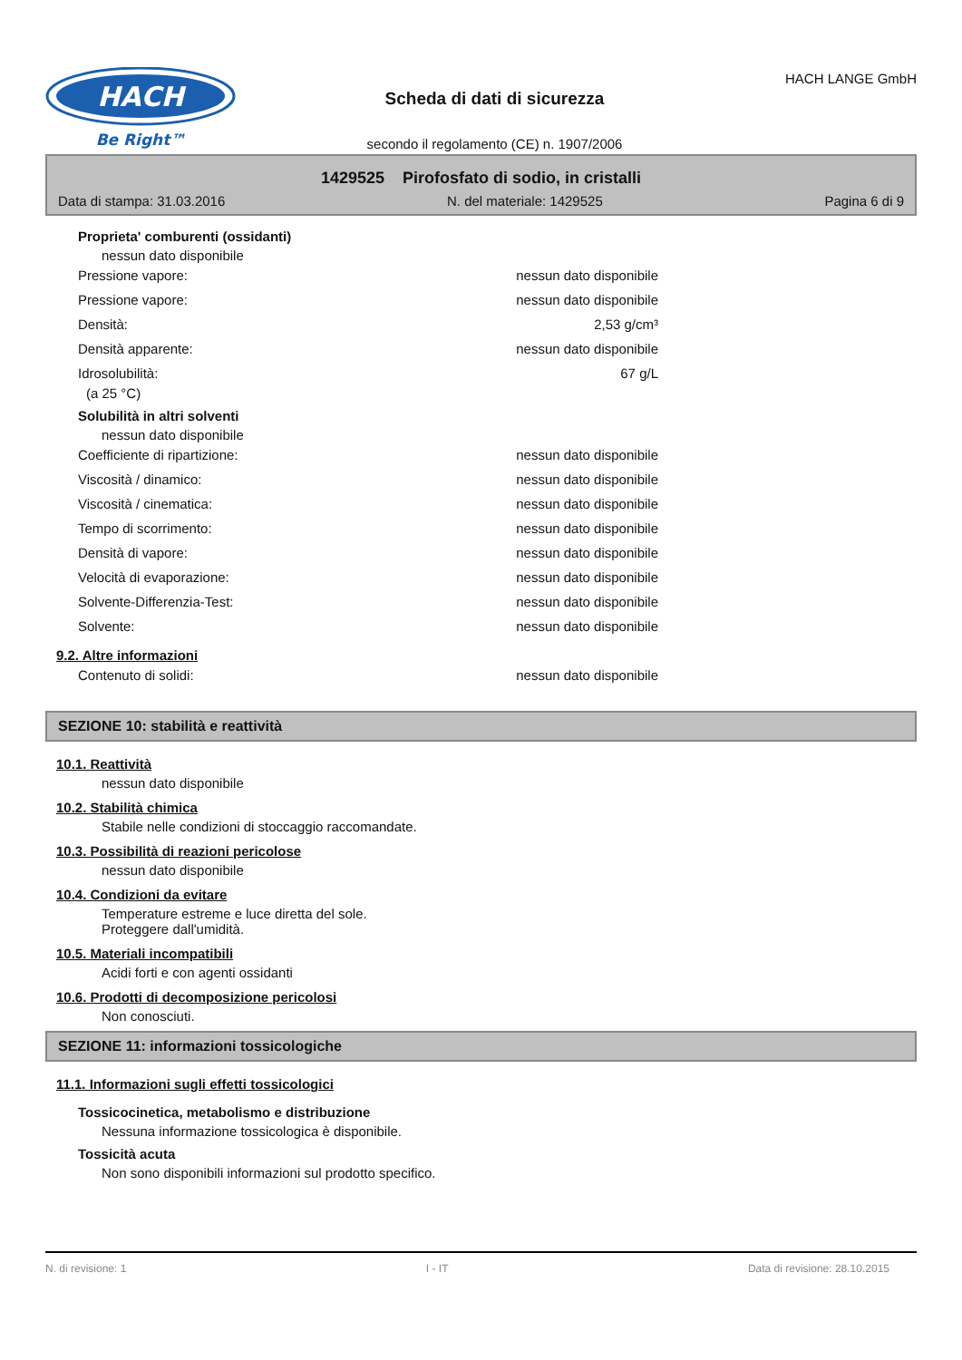HACH
Be Right™
Scheda di dati di sicurezza
secondo il regolamento (CE) n. 1907/2006
HACH LANGE GmbH
1429525 Pirofosfato di sodio, in cristalli
Data di stampa: 31.03.2016 N. del materiale: 1429525 Pagina 6 di 9
Proprieta' comburenti (ossidanti)
nessun dato disponibile
Pressione vapore: nessun dato disponibile
Pressione vapore: nessun dato disponibile
Densità: 2,53 g/cm³
Densità apparente: nessun dato disponibile
Idrosolubilità: 67 g/L
(a 25 °C)
Solubilità in altri solventi
nessun dato disponibile
Coefficiente di ripartizione: nessun dato disponibile
Viscosità / dinamico: nessun dato disponibile
Viscosità / cinematica: nessun dato disponibile
Tempo di scorrimento: nessun dato disponibile
Densità di vapore: nessun dato disponibile
Velocità di evaporazione: nessun dato disponibile
Solvente-Differenzia-Test: nessun dato disponibile
Solvente: nessun dato disponibile
9.2. Altre informazioni
Contenuto di solidi: nessun dato disponibile
SEZIONE 10: stabilità e reattività
10.1. Reattività
nessun dato disponibile
10.2. Stabilità chimica
Stabile nelle condizioni di stoccaggio raccomandate.
10.3. Possibilità di reazioni pericolose
nessun dato disponibile
10.4. Condizioni da evitare
Temperature estreme e luce diretta del sole.
Proteggere dall'umidità.
10.5. Materiali incompatibili
Acidi forti e con agenti ossidanti
10.6. Prodotti di decomposizione pericolosi
Non conosciuti.
SEZIONE 11: informazioni tossicologiche
11.1. Informazioni sugli effetti tossicologici
Tossicocinetica, metabolismo e distribuzione
Nessuna informazione tossicologica è disponibile.
Tossicità acuta
Non sono disponibili informazioni sul prodotto specifico.
N. di revisione: 1 I - IT Data di revisione: 28.10.2015